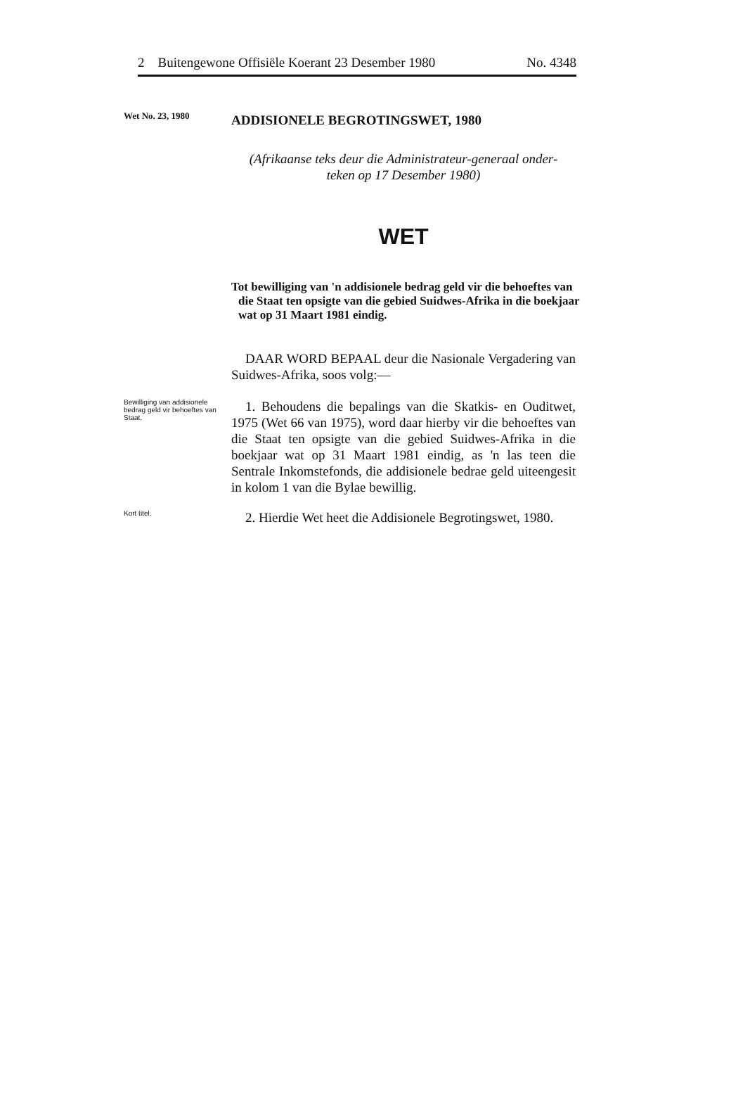2 Buitengewone Offisiële Koerant 23 Desember 1980 No. 4348
Wet No. 23, 1980
ADDISIONELE BEGROTINGSWET, 1980
(Afrikaanse teks deur die Administrateur-generaal onder-
teken op 17 Desember 1980)
WET
Tot bewilliging van 'n addisionele bedrag geld vir die behoeftes van die Staat ten opsigte van die gebied Suidwes-Afrika in die boekjaar wat op 31 Maart 1981 eindig.
DAAR WORD BEPAAL deur die Nasionale Vergadering van Suidwes-Afrika, soos volg:—
Bewilliging van addisionele bedrag geld vir behoeftes van Staat.
1. Behoudens die bepalings van die Skatkis- en Ouditwet, 1975 (Wet 66 van 1975), word daar hierby vir die behoeftes van die Staat ten opsigte van die gebied Suidwes-Afrika in die boekjaar wat op 31 Maart 1981 eindig, as 'n las teen die Sentrale Inkomstefonds, die addisionele bedrae geld uiteengesit in kolom 1 van die Bylae bewillig.
Kort titel.
2. Hierdie Wet heet die Addisionele Begrotingswet, 1980.